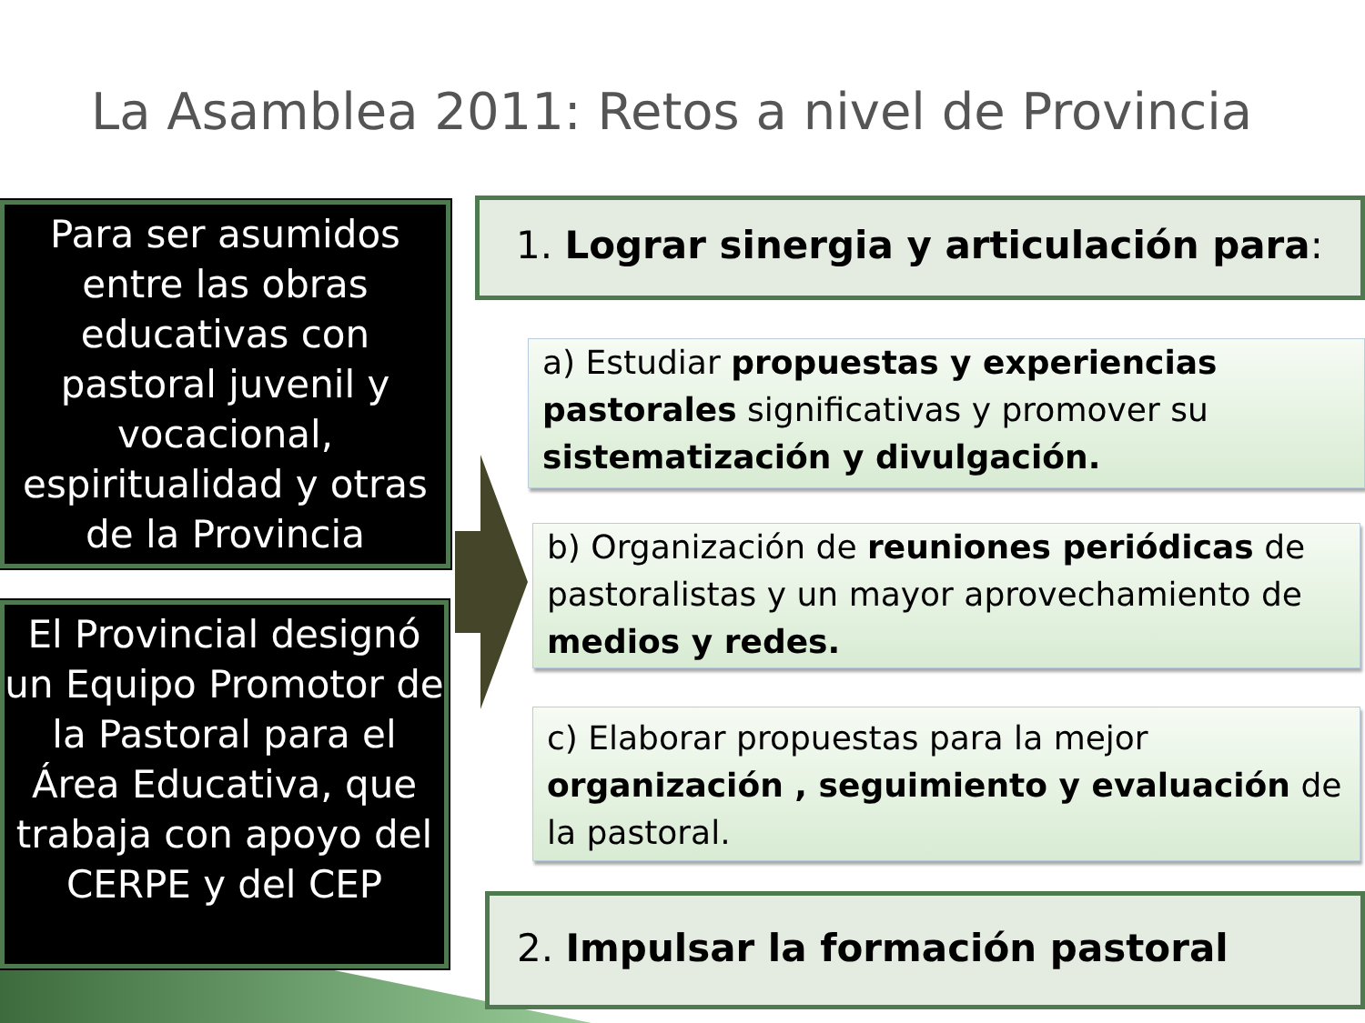La Asamblea 2011: Retos a nivel de Provincia
Para ser asumidos entre las obras educativas con pastoral juvenil y vocacional, espiritualidad y otras de la Provincia
El Provincial designó un Equipo Promotor de la Pastoral para el Área Educativa, que trabaja con apoyo del CERPE y del CEP
1. Lograr sinergia y articulación para:
a) Estudiar propuestas y experiencias pastorales significativas y promover su sistematización y divulgación.
b) Organización de reuniones periódicas de pastoralistas y un mayor aprovechamiento de medios y redes.
c) Elaborar propuestas para la mejor organización , seguimiento y evaluación de la pastoral.
2. Impulsar la formación pastoral